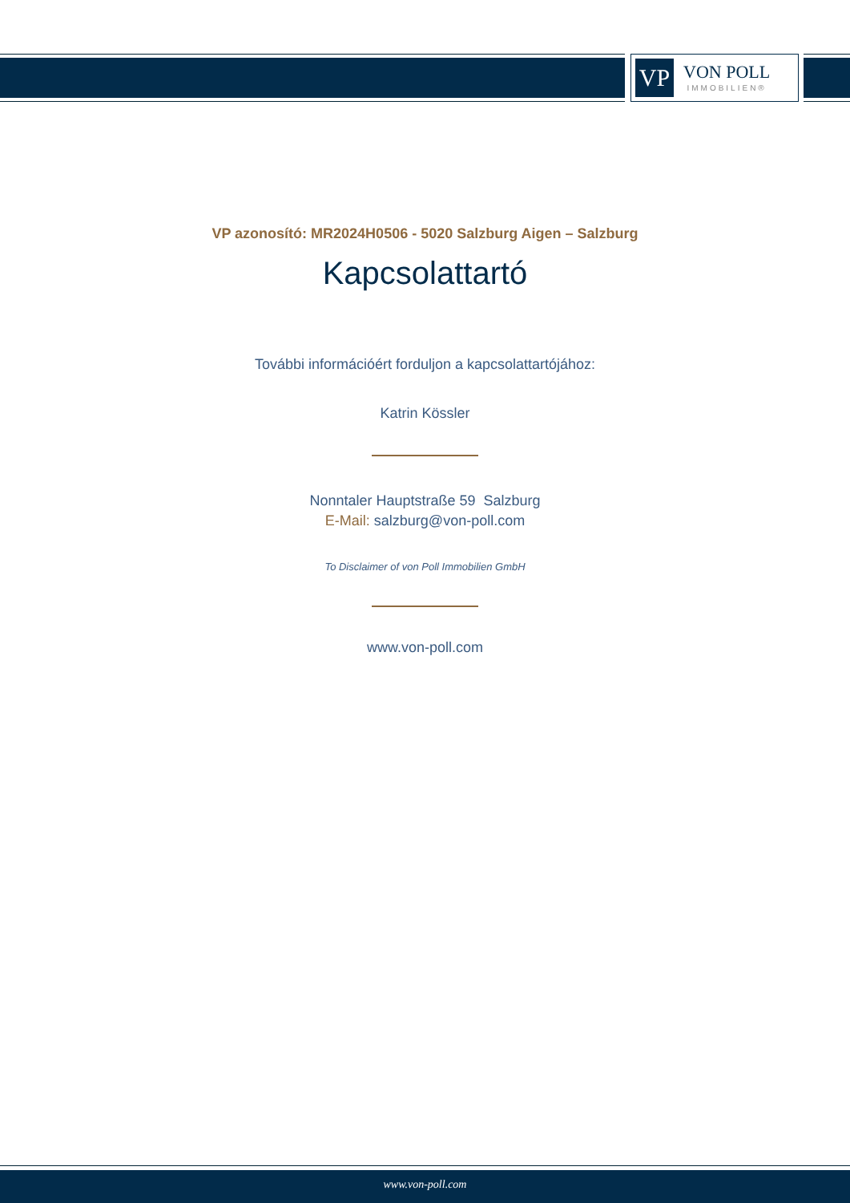VP
VON POLL
IMMOBILIEN®
VP azonosító: MR2024H0506 - 5020 Salzburg Aigen – Salzburg
Kapcsolattartó
További információért forduljon a kapcsolattartójához:
Katrin Kössler
Nonntaler Hauptstraße 59 Salzburg
E-Mail: salzburg@von-poll.com
To Disclaimer of von Poll Immobilien GmbH
www.von-poll.com
www.von-poll.com